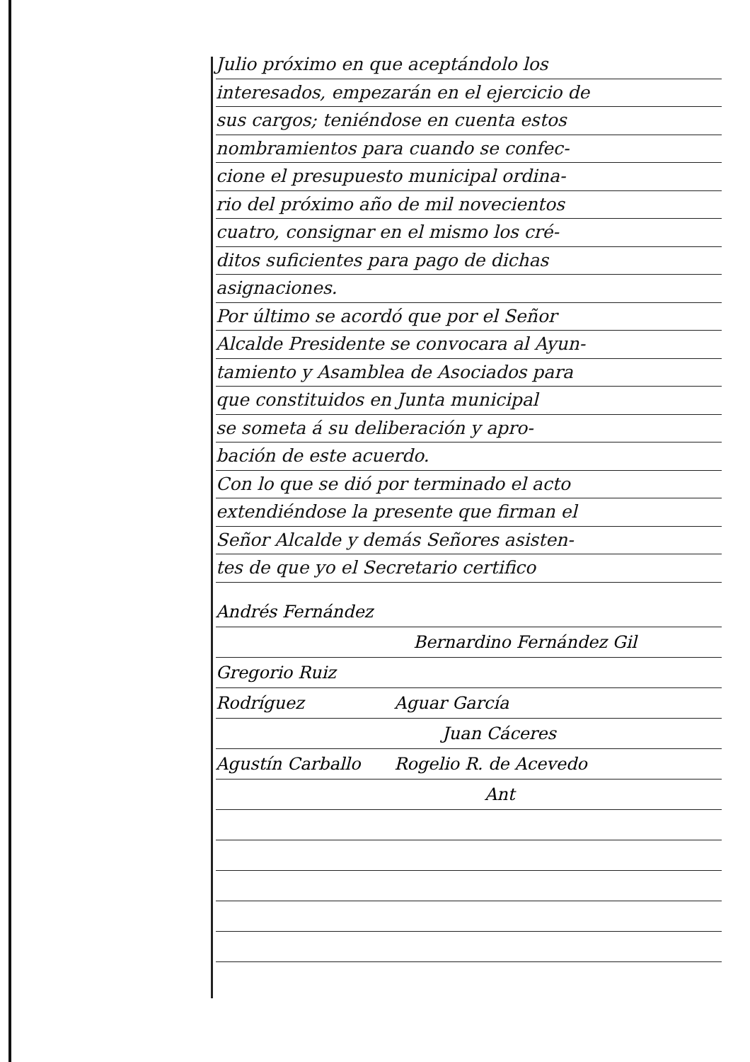Julio próximo en que aceptándolo los
interesados, empezarán en el ejercicio de
sus cargos; teniéndose en cuenta estos
nombramientos para cuando se confec-
cione el presupuesto municipal ordina-
rio del próximo año de mil novecientos
cuatro, consignar en el mismo los cré-
ditos suficientes para pago de dichas
asignaciones.
Por último se acordó que por el Señor
Alcalde Presidente se convocara al Ayun-
tamiento y Asamblea de Asociados para
que constituidos en Junta municipal
se someta á su deliberación y apro-
bación de este acuerdo.
Con lo que se dió por terminado el acto
extendiéndose la presente que firman el
Señor Alcalde y demás Señores asisten-
tes de que yo el Secretario certifico
Andrés Fernández
Bernardino Fernández Gil
Gregorio Ruiz
Rodríguez Aguar García
Juan Cáceres
Agustín Carballo Rogelio R. de Acevedo
Ant